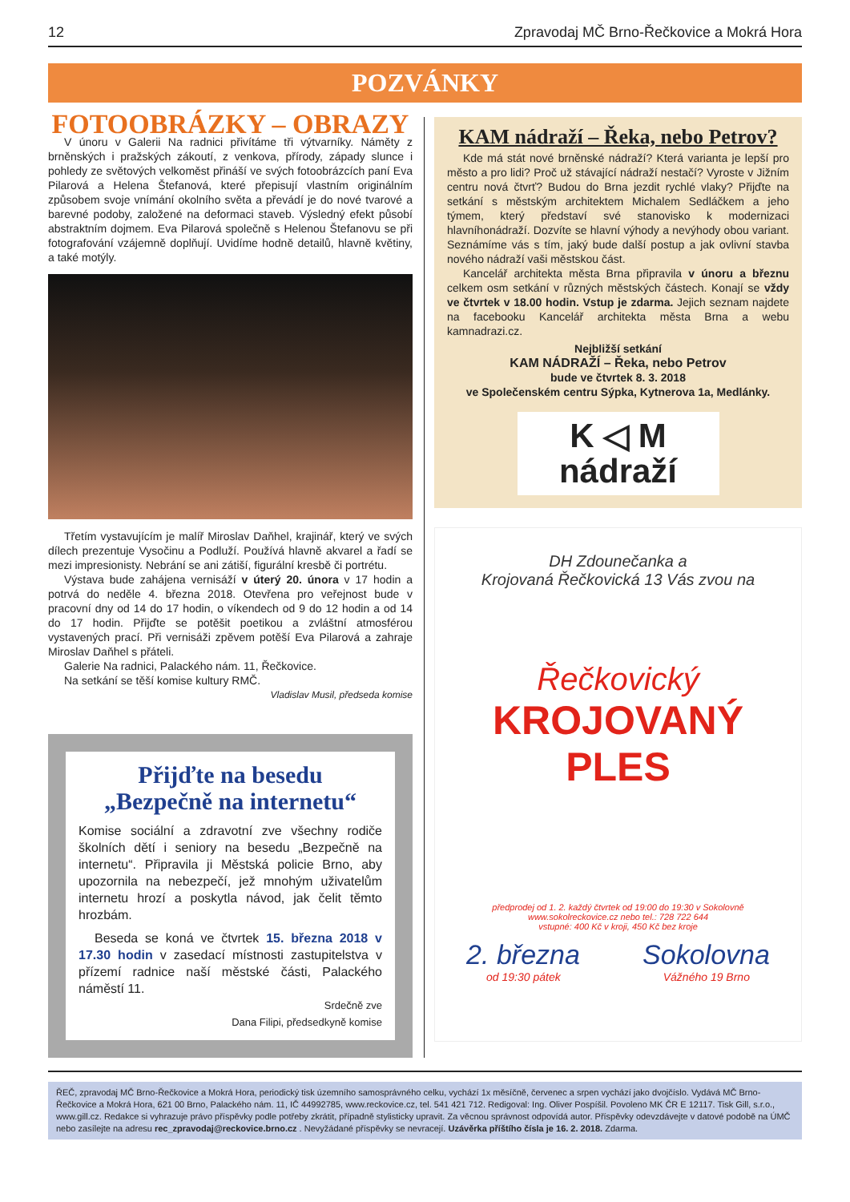12 Zpravodaj MČ Brno-Řečkovice a Mokrá Hora
POZVÁNKY
FOTOOBRÁZKY – OBRAZY
V únoru v Galerii Na radnici přivítáme tři výtvarníky. Náměty z brněnských i pražských zákoutí, z venkova, přírody, západy slunce i pohledy ze světových velkoměst přináší ve svých fotoobrázcích paní Eva Pilarová a Helena Štefanová, které přepisují vlastním originálním způsobem svoje vnímání okolního světa a převádí je do nové tvarové a barevné podoby, založené na deformaci staveb. Výsledný efekt působí abstraktním dojmem. Eva Pilarová společně s Helenou Štefanovu se při fotografování vzájemně doplňují. Uvidíme hodně detailů, hlavně květiny, a také motýly.
Třetím vystavujícím je malíř Miroslav Daňhel, krajinář, který ve svých dílech prezentuje Vysočinu a Podluží. Používá hlavně akvarel a řadí se mezi impresionisty. Nebrání se ani zátiší, figurální kresbě či portrétu.
Výstava bude zahájena vernisáží v úterý 20. února v 17 hodin a potrvá do neděle 4. března 2018. Otevřena pro veřejnost bude v pracovní dny od 14 do 17 hodin, o víkendech od 9 do 12 hodin a od 14 do 17 hodin. Přijďte se potěšit poetikou a zvláštní atmosférou vystavených prací. Při vernisáži zpěvem potěší Eva Pilarová a zahraje Miroslav Daňhel s přáteli.
Galerie Na radnici, Palackého nám. 11, Řečkovice.
Na setkání se těší komise kultury RMČ.
Vladislav Musil, předseda komise
Přijďte na besedu
„Bezpečně na internetu“
Komise sociální a zdravotní zve všechny rodiče školních dětí i seniory na besedu „Bezpečně na internetu“. Připravila ji Městská policie Brno, aby upozornila na nebezpečí, jež mnohým uživatelům internetu hrozí a poskytla návod, jak čelit těmto hrozbám.
Beseda se koná ve čtvrtek 15. března 2018 v 17.30 hodin v zasedací místnosti zastupitelstva v přízemí radnice naší městské části, Palackého náměstí 11.
Srdečně zve
Dana Filipi, předsedkyně komise
KAM nádraží – Řeka, nebo Petrov?
Kde má stát nové brněnské nádraží? Která varianta je lepší pro město a pro lidi? Proč už stávající nádraží nestačí? Vyroste v Jižním centru nová čtvrť? Budou do Brna jezdit rychlé vlaky? Přijďte na setkání s městským architektem Michalem Sedláčkem a jeho týmem, který představí své stanovisko k modernizaci hlavníhonádraží. Dozvíte se hlavní výhody a nevýhody obou variant. Seznámíme vás s tím, jaký bude další postup a jak ovlivní stavba nového nádraží vaši městskou část.
Kancelář architekta města Brna připravila v únoru a březnu celkem osm setkání v různých městských částech. Konají se vždy ve čtvrtek v 18.00 hodin. Vstup je zdarma. Jejich seznam najdete na facebooku Kancelář architekta města Brna a webu kamnadrazi.cz.
Nejbližší setkání
KAM NÁDRAŽÍ – Řeka, nebo Petrov
bude ve čtvrtek 8. 3. 2018
ve Společenském centru Sýpka, Kytnerova 1a, Medlánky.
K ◁ M
nádraží
DH Zdounečanka a
Krojovaná Řečkovická 13 Vás zvou na
Řečkovický
KROJOVANÝ
PLES
předprodej od 1. 2. každý čtvrtek od 19:00 do 19:30 v Sokolovně
www.sokolreckovice.cz nebo tel.: 728 722 644
vstupné: 400 Kč v kroji, 450 Kč bez kroje
2. března Sokolovna
od 19:30 pátek Vážného 19 Brno
ŘEČ, zpravodaj MČ Brno-Řečkovice a Mokrá Hora, periodický tisk územního samosprávného celku, vychází 1x měsíčně, červenec a srpen vychází jako dvojčíslo. Vydává MČ Brno-Řečkovice a Mokrá Hora, 621 00 Brno, Palackého nám. 11, IČ 44992785, www.reckovice.cz, tel. 541 421 712. Redigoval: Ing. Oliver Pospíšil. Povoleno MK ČR E 12117. Tisk Gill, s.r.o., www.gill.cz. Redakce si vyhrazuje právo příspěvky podle potřeby zkrátit, případně stylisticky upravit. Za věcnou správnost odpovídá autor. Příspěvky odevzdávejte v datové podobě na ÚMČ nebo zasílejte na adresu rec_zpravodaj@reckovice.brno.cz . Nevyžádané příspěvky se nevracejí. Uzávěrka příštího čísla je 16. 2. 2018. Zdarma.